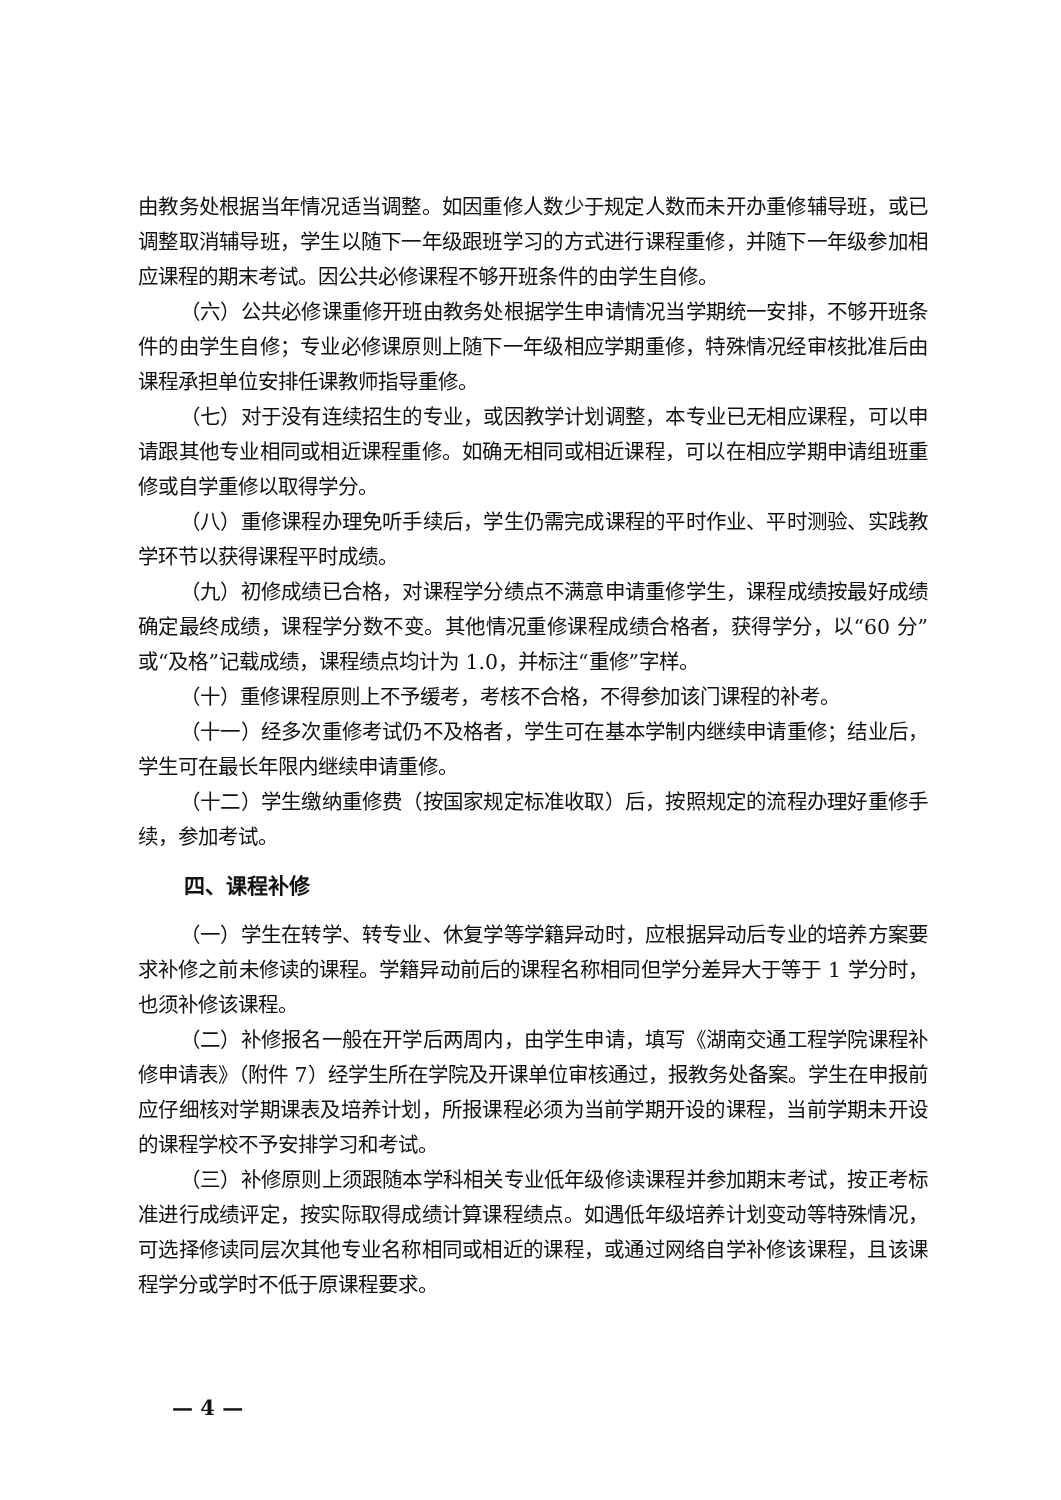由教务处根据当年情况适当调整。如因重修人数少于规定人数而未开办重修辅导班，或已调整取消辅导班，学生以随下一年级跟班学习的方式进行课程重修，并随下一年级参加相应课程的期末考试。因公共必修课程不够开班条件的由学生自修。
（六）公共必修课重修开班由教务处根据学生申请情况当学期统一安排，不够开班条件的由学生自修；专业必修课原则上随下一年级相应学期重修，特殊情况经审核批准后由课程承担单位安排任课教师指导重修。
（七）对于没有连续招生的专业，或因教学计划调整，本专业已无相应课程，可以申请跟其他专业相同或相近课程重修。如确无相同或相近课程，可以在相应学期申请组班重修或自学重修以取得学分。
（八）重修课程办理免听手续后，学生仍需完成课程的平时作业、平时测验、实践教学环节以获得课程平时成绩。
（九）初修成绩已合格，对课程学分绩点不满意申请重修学生，课程成绩按最好成绩确定最终成绩，课程学分数不变。其他情况重修课程成绩合格者，获得学分，以“60 分”或“及格”记载成绩，课程绩点均计为 1.0，并标注“重修”字样。
（十）重修课程原则上不予缓考，考核不合格，不得参加该门课程的补考。
（十一）经多次重修考试仍不及格者，学生可在基本学制内继续申请重修；结业后，学生可在最长年限内继续申请重修。
（十二）学生缴纳重修费（按国家规定标准收取）后，按照规定的流程办理好重修手续，参加考试。
四、课程补修
（一）学生在转学、转专业、休复学等学籍异动时，应根据异动后专业的培养方案要求补修之前未修读的课程。学籍异动前后的课程名称相同但学分差异大于等于 1 学分时，也须补修该课程。
（二）补修报名一般在开学后两周内，由学生申请，填写《湖南交通工程学院课程补修申请表》（附件 7）经学生所在学院及开课单位审核通过，报教务处备案。学生在申报前应仔细核对学期课表及培养计划，所报课程必须为当前学期开设的课程，当前学期未开设的课程学校不予安排学习和考试。
（三）补修原则上须跟随本学科相关专业低年级修读课程并参加期末考试，按正考标准进行成绩评定，按实际取得成绩计算课程绩点。如遇低年级培养计划变动等特殊情况，可选择修读同层次其他专业名称相同或相近的课程，或通过网络自学补修该课程，且该课程学分或学时不低于原课程要求。
— 4 —